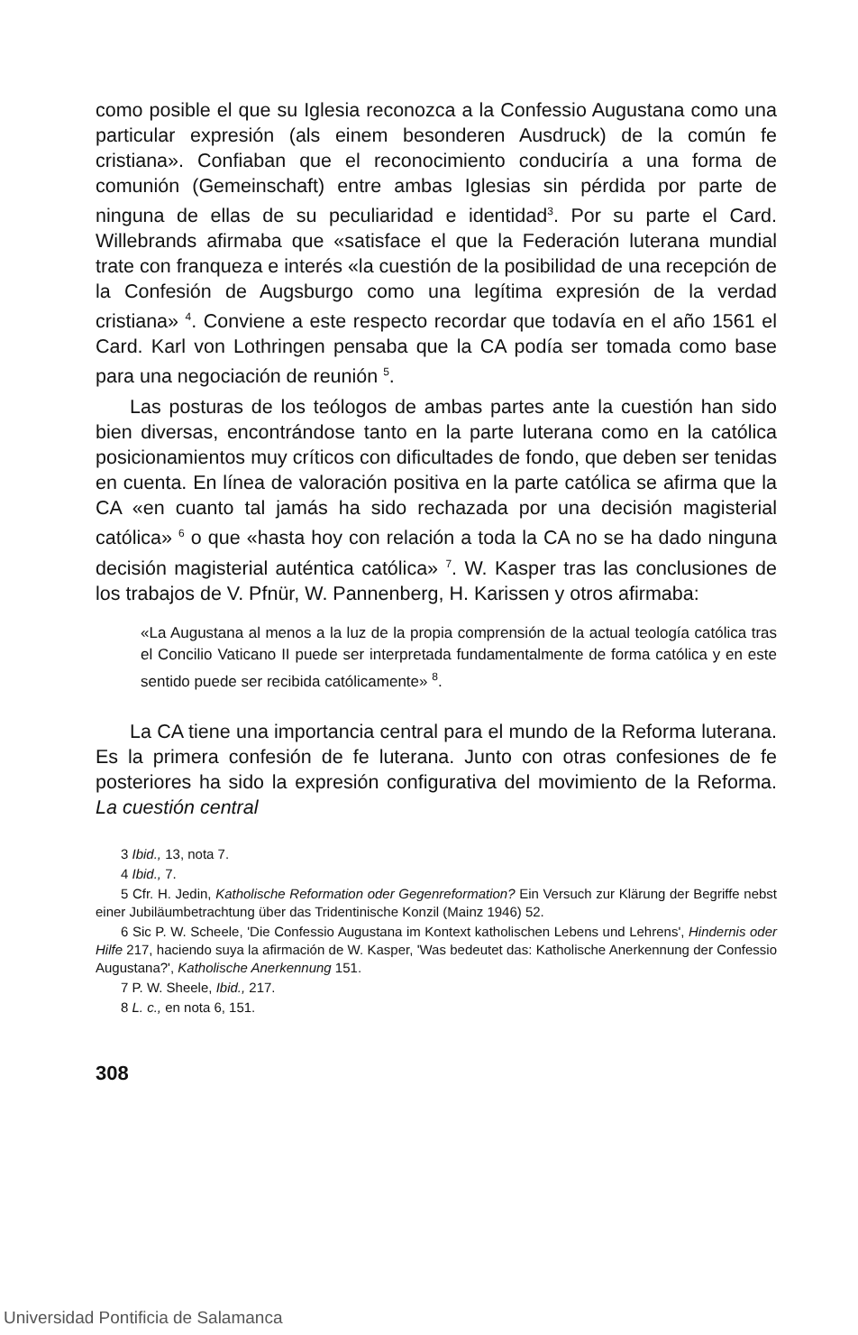como posible el que su Iglesia reconozca a la Confessio Augustana como una particular expresión (als einem besonderen Ausdruck) de la común fe cristiana». Confiaban que el reconocimiento conduciría a una forma de comunión (Gemeinschaft) entre ambas Iglesias sin pérdida por parte de ninguna de ellas de su peculiaridad e identidad<sup>3</sup>. Por su parte el Card. Willebrands afirmaba que «satisface el que la Federación luterana mundial trate con franqueza e interés «la cuestión de la posibilidad de una recepción de la Confesión de Augsburgo como una legítima expresión de la verdad cristiana» <sup>4</sup>. Conviene a este respecto recordar que todavía en el año 1561 el Card. Karl von Lothringen pensaba que la CA podía ser tomada como base para una negociación de reunión <sup>5</sup>.
Las posturas de los teólogos de ambas partes ante la cuestión han sido bien diversas, encontrándose tanto en la parte luterana como en la católica posicionamientos muy críticos con dificultades de fondo, que deben ser tenidas en cuenta. En línea de valoración positiva en la parte católica se afirma que la CA «en cuanto tal jamás ha sido rechazada por una decisión magisterial católica» <sup>6</sup> o que «hasta hoy con relación a toda la CA no se ha dado ninguna decisión magisterial auténtica católica» <sup>7</sup>. W. Kasper tras las conclusiones de los trabajos de V. Pfnür, W. Pannenberg, H. Karissen y otros afirmaba:
«La Augustana al menos a la luz de la propia comprensión de la actual teología católica tras el Concilio Vaticano II puede ser interpretada fundamentalmente de forma católica y en este sentido puede ser recibida católicamente» <sup>8</sup>.
La CA tiene una importancia central para el mundo de la Reforma luterana. Es la primera confesión de fe luterana. Junto con otras confesiones de fe posteriores ha sido la expresión configurativa del movimiento de la Reforma. La cuestión central
3 Ibid., 13, nota 7.
4 Ibid., 7.
5 Cfr. H. Jedin, Katholische Reformation oder Gegenreformation? Ein Versuch zur Klärung der Begriffe nebst einer Jubiläumbetrachtung über das Tridentinische Konzil (Mainz 1946) 52.
6 Sic P. W. Scheele, 'Die Confessio Augustana im Kontext katholischen Lebens und Lehrens', Hindernis oder Hilfe 217, haciendo suya la afirmación de W. Kasper, 'Was bedeutet das: Katholische Anerkennung der Confessio Augustana?', Katholische Anerkennung 151.
7 P. W. Sheele, Ibid., 217.
8 L. c., en nota 6, 151.
308
Universidad Pontificia de Salamanca